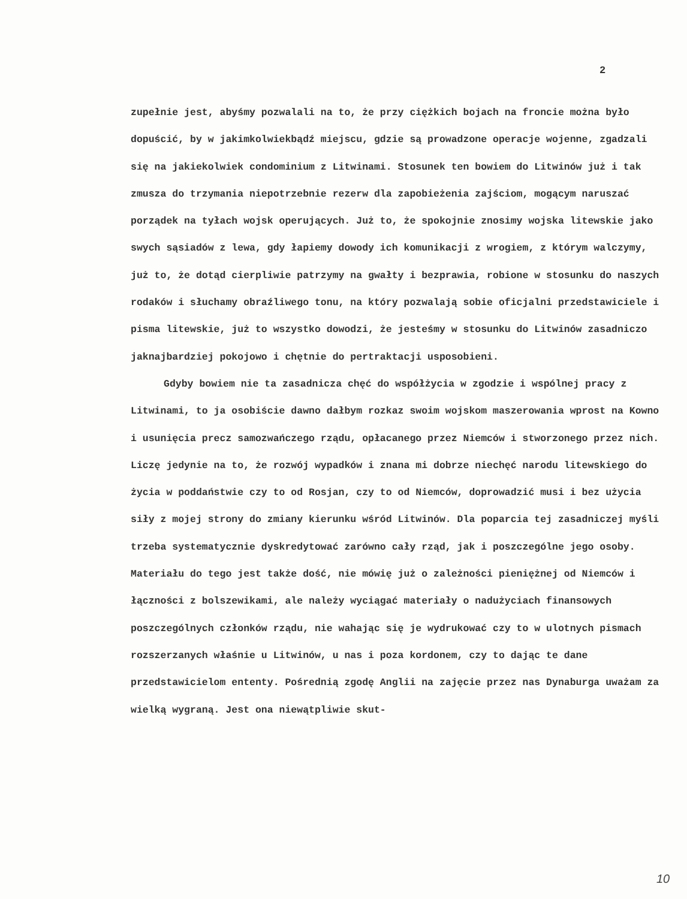2
zupełnie jest, abyśmy pozwalali na to, że przy ciężkich bojach na froncie można było dopuścić, by w jakimkolwiekbądź miejscu, gdzie są prowadzone operacje wojenne, zgadzali się na jakiekolwiek condominium z Litwinami. Stosunek ten bowiem do Litwinów już i tak zmusza do trzymania niepotrzebnie rezerw dla zapobieżenia zajściom, mogącym naruszać porządek na tyłach wojsk operujących. Już to, że spokojnie znosimy wojska litewskie jako swych sąsiadów z lewa, gdy łapiemy dowody ich komunikacji z wrogiem, z którym walczymy, już to, że dotąd cierpliwie patrzymy na gwałty i bezprawia, robione w stosunku do naszych rodaków i słuchamy obraźliwego tonu, na który pozwalają sobie oficjalni przedstawiciele i pisma litewskie, już to wszystko dowodzi, że jesteśmy w stosunku do Litwinów zasadniczo jaknajbardziej pokojowo i chętnie do pertraktacji usposobieni.
Gdyby bowiem nie ta zasadnicza chęć do współżycia w zgodzie i wspólnej pracy z Litwinami, to ja osobiście dawno dałbym rozkaz swoim wojskom maszerowania wprost na Kowno i usunięcia precz samozwańczego rządu, opłacanego przez Niemców i stworzonego przez nich. Liczę jedynie na to, że rozwój wypadków i znana mi dobrze niechęć narodu litewskiego do życia w poddaństwie czy to od Rosjan, czy to od Niemców, doprowadzić musi i bez użycia siły z mojej strony do zmiany kierunku wśród Litwinów. Dla poparcia tej zasadniczej myśli trzeba systematycznie dyskredytować zarówno cały rząd, jak i poszczególne jego osoby. Materiału do tego jest także dość, nie mówię już o zależności pieniężnej od Niemców i łączności z bolszewikami, ale należy wyciągać materiały o nadużyciach finansowych poszczególnych członków rządu, nie wahając się je wydrukować czy to w ulotnych pismach rozszerzanych właśnie u Litwinów, u nas i poza kordonem, czy to dając te dane przedstawicielom ententy. Pośrednią zgodę Anglii na zajęcie przez nas Dynaburga uważam za wielką wygraną. Jest ona niewątpliwie skut-
10